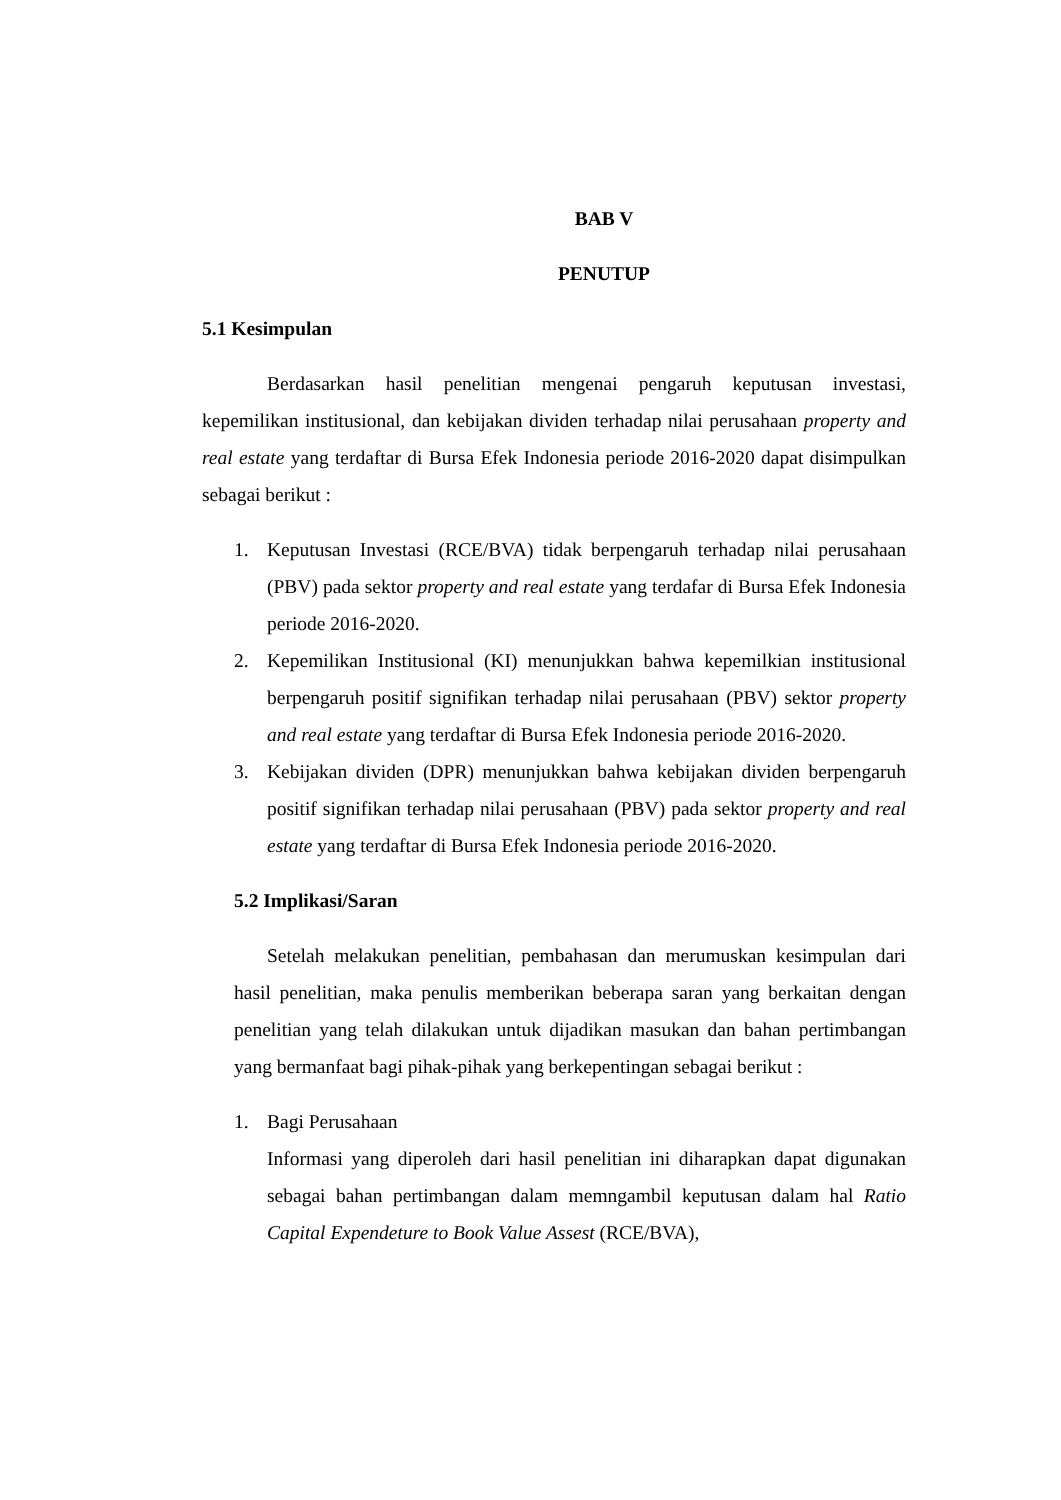BAB V
PENUTUP
5.1 Kesimpulan
Berdasarkan hasil penelitian mengenai pengaruh keputusan investasi, kepemilikan institusional, dan kebijakan dividen terhadap nilai perusahaan property and real estate yang terdaftar di Bursa Efek Indonesia periode 2016-2020 dapat disimpulkan sebagai berikut :
1. Keputusan Investasi (RCE/BVA) tidak berpengaruh terhadap nilai perusahaan (PBV) pada sektor property and real estate yang terdafar di Bursa Efek Indonesia periode 2016-2020.
2. Kepemilikan Institusional (KI) menunjukkan bahwa kepemilkian institusional berpengaruh positif signifikan terhadap nilai perusahaan (PBV) sektor property and real estate yang terdaftar di Bursa Efek Indonesia periode 2016-2020.
3. Kebijakan dividen (DPR) menunjukkan bahwa kebijakan dividen berpengaruh positif signifikan terhadap nilai perusahaan (PBV) pada sektor property and real estate yang terdaftar di Bursa Efek Indonesia periode 2016-2020.
5.2 Implikasi/Saran
Setelah melakukan penelitian, pembahasan dan merumuskan kesimpulan dari hasil penelitian, maka penulis memberikan beberapa saran yang berkaitan dengan penelitian yang telah dilakukan untuk dijadikan masukan dan bahan pertimbangan yang bermanfaat bagi pihak-pihak yang berkepentingan sebagai berikut :
1. Bagi Perusahaan
Informasi yang diperoleh dari hasil penelitian ini diharapkan dapat digunakan sebagai bahan pertimbangan dalam memngambil keputusan dalam hal Ratio Capital Expendeture to Book Value Assest (RCE/BVA),